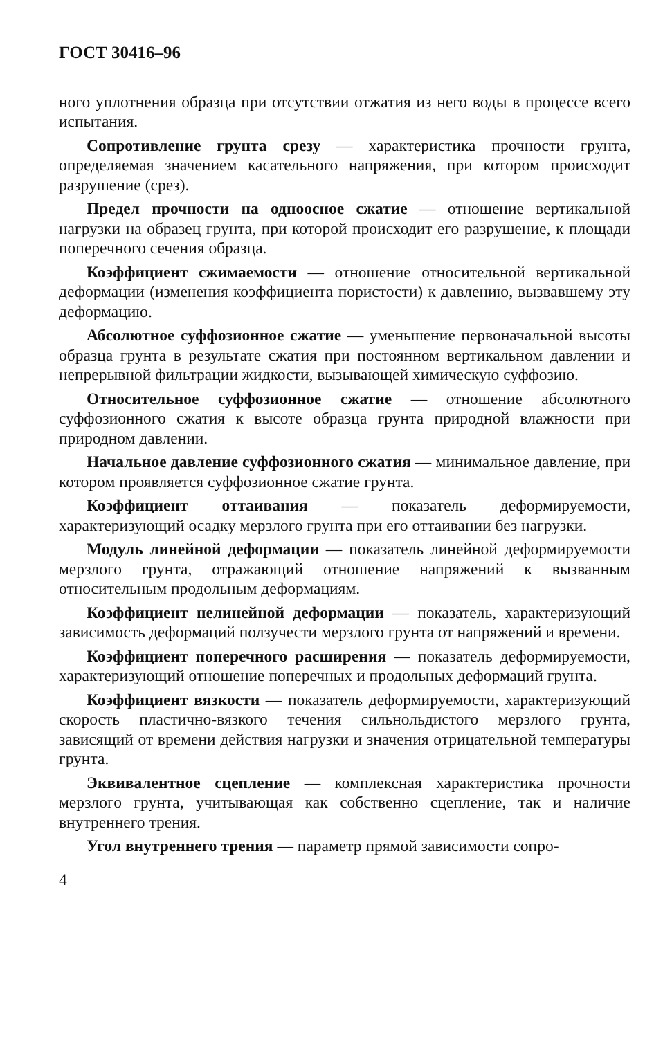ГОСТ 30416–96
ного уплотнения образца при отсутствии отжатия из него воды в процессе всего испытания.
Сопротивление грунта срезу — характеристика прочности грунта, определяемая значением касательного напряжения, при котором происходит разрушение (срез).
Предел прочности на одноосное сжатие — отношение вертикальной нагрузки на образец грунта, при которой происходит его разрушение, к площади поперечного сечения образца.
Коэффициент сжимаемости — отношение относительной вертикальной деформации (изменения коэффициента пористости) к давлению, вызвавшему эту деформацию.
Абсолютное суффозионное сжатие — уменьшение первоначальной высоты образца грунта в результате сжатия при постоянном вертикальном давлении и непрерывной фильтрации жидкости, вызывающей химическую суффозию.
Относительное суффозионное сжатие — отношение абсолютного суффозионного сжатия к высоте образца грунта природной влажности при природном давлении.
Начальное давление суффозионного сжатия — минимальное давление, при котором проявляется суффозионное сжатие грунта.
Коэффициент оттаивания — показатель деформируемости, характеризующий осадку мерзлого грунта при его оттаивании без нагрузки.
Модуль линейной деформации — показатель линейной деформируемости мерзлого грунта, отражающий отношение напряжений к вызванным относительным продольным деформациям.
Коэффициент нелинейной деформации — показатель, характеризующий зависимость деформаций ползучести мерзлого грунта от напряжений и времени.
Коэффициент поперечного расширения — показатель деформируемости, характеризующий отношение поперечных и продольных деформаций грунта.
Коэффициент вязкости — показатель деформируемости, характеризующий скорость пластично-вязкого течения сильнольдистого мерзлого грунта, зависящий от времени действия нагрузки и значения отрицательной температуры грунта.
Эквивалентное сцепление — комплексная характеристика прочности мерзлого грунта, учитывающая как собственно сцепление, так и наличие внутреннего трения.
Угол внутреннего трения — параметр прямой зависимости сопро-
4